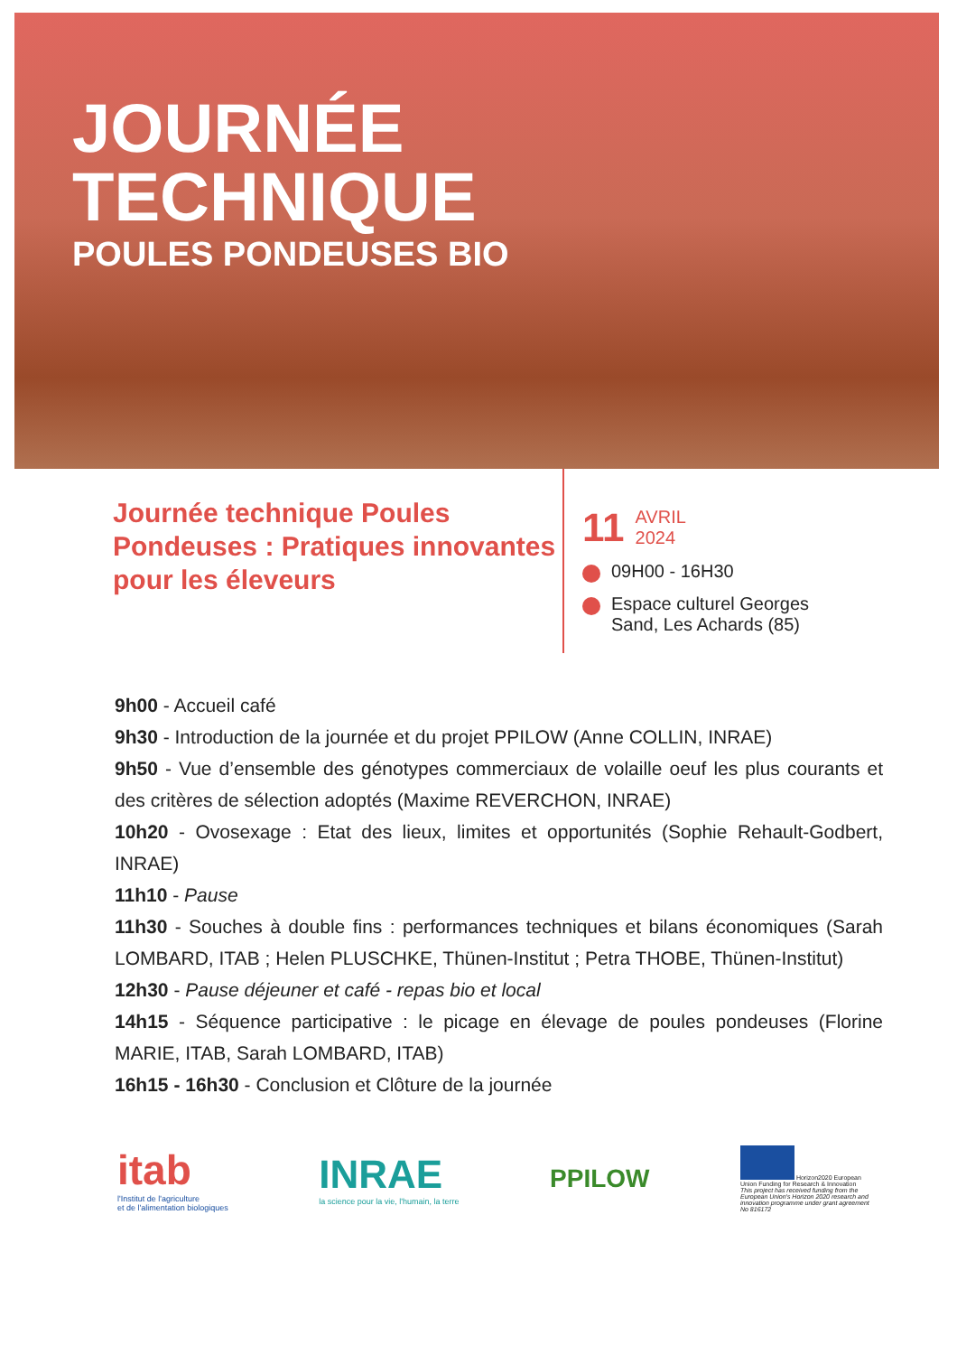JOURNÉE
TECHNIQUE
POULES PONDEUSES BIO
Journée technique Poules Pondeuses : Pratiques innovantes pour les éleveurs
11 AVRIL
2024
09H00 - 16H30
Espace culturel Georges
Sand, Les Achards (85)
9h00 - Accueil café
9h30 - Introduction de la journée et du projet PPILOW (Anne COLLIN, INRAE)
9h50 - Vue d’ensemble des génotypes commerciaux de volaille oeuf les plus courants et des critères de sélection adoptés (Maxime REVERCHON, INRAE)
10h20 - Ovosexage : Etat des lieux, limites et opportunités (Sophie Rehault-Godbert, INRAE)
11h10 - Pause
11h30 - Souches à double fins : performances techniques et bilans économiques (Sarah LOMBARD, ITAB ; Helen PLUSCHKE, Thünen-Institut ; Petra THOBE, Thünen-Institut)
12h30 - Pause déjeuner et café - repas bio et local
14h15 - Séquence participative : le picage en élevage de poules pondeuses (Florine MARIE, ITAB, Sarah LOMBARD, ITAB)
16h15 - 16h30 - Conclusion et Clôture de la journée
itab
l'Institut de l'agriculture
et de l'alimentation biologiques
INRAE
la science pour la vie, l'humain, la terre
PPILOW
Horizon2020 European Union Funding for Research & Innovation
This project has received funding from the European Union's Horizon 2020 research and innovation programme under grant agreement No 816172